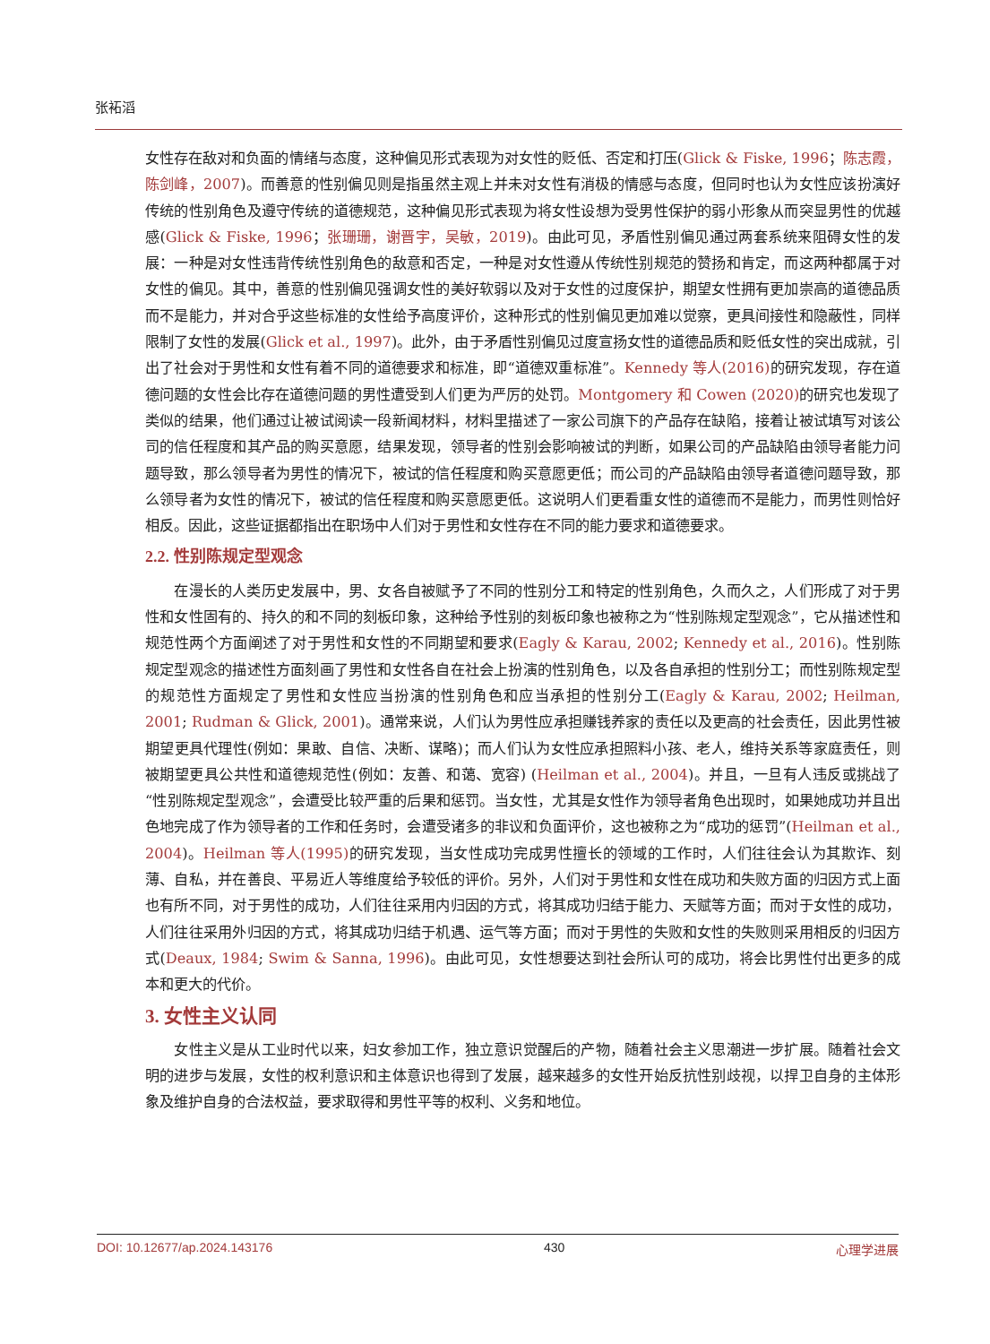张袥滔
女性存在敌对和负面的情绪与态度，这种偏见形式表现为对女性的贬低、否定和打压(Glick & Fiske, 1996；陈志霞，陈剑峰，2007)。而善意的性别偏见则是指虽然主观上并未对女性有消极的情感与态度，但同时也认为女性应该扮演好传统的性别角色及遵守传统的道德规范，这种偏见形式表现为将女性设想为受男性保护的弱小形象从而突显男性的优越感(Glick & Fiske, 1996；张珊珊，谢晋宇，吴敏，2019)。由此可见，矛盾性别偏见通过两套系统来阻碍女性的发展：一种是对女性违背传统性别角色的敌意和否定，一种是对女性遵从传统性别规范的赞扬和肯定，而这两种都属于对女性的偏见。其中，善意的性别偏见强调女性的美好软弱以及对于女性的过度保护，期望女性拥有更加崇高的道德品质而不是能力，并对合乎这些标准的女性给予高度评价，这种形式的性别偏见更加难以觉察，更具间接性和隐蔽性，同样限制了女性的发展(Glick et al., 1997)。此外，由于矛盾性别偏见过度宣扬女性的道德品质和贬低女性的突出成就，引出了社会对于男性和女性有着不同的道德要求和标准，即“道德双重标准”。Kennedy 等人(2016) 的研究发现，存在道德问题的女性会比存在道德问题的男性遭受到人们更为严厉的处罚。Montgomery 和 Cowen (2020) 的研究也发现了类似的结果，他们通过让被试阅读一段新闻材料，材料里描述了一家公司旗下的产品存在缺陷，接着让被试填写对该公司的信任程度和其产品的购买意愿，结果发现，领导者的性别会影响被试的判断，如果公司的产品缺陷由领导者能力问题导致，那么领导者为男性的情况下，被试的信任程度和购买意愿更低；而公司的产品缺陷由领导者道德问题导致，那么领导者为女性的情况下，被试的信任程度和购买意愿更低。这说明人们更看重女性的道德而不是能力，而男性则恰好相反。因此，这些证据都指出在职场中人们对于男性和女性存在不同的能力要求和道德要求。
2.2. 性别陈规定型观念
在漫长的人类历史发展中，男、女各自被赋予了不同的性别分工和特定的性别角色，久而久之，人们形成了对于男性和女性固有的、持久的和不同的刻板印象，这种给予性别的刻板印象也被称之为“性别陈规定型观念”，它从描述性和规范性两个方面阐述了对于男性和女性的不同期望和要求(Eagly & Karau, 2002; Kennedy et al., 2016)。性别陈规定型观念的描述性方面刻画了男性和女性各自在社会上扮演的性别角色，以及各自承担的性别分工；而性别陈规定型的规范性方面规定了男性和女性应当扮演的性别角色和应当承担的性别分工(Eagly & Karau, 2002; Heilman, 2001; Rudman & Glick, 2001)。通常来说，人们认为男性应承担赚钱养家的责任以及更高的社会责任，因此男性被期望更具代理性(例如：果敢、自信、决断、谋略)；而人们认为女性应承担照料小孩、老人，维持关系等家庭责任，则被期望更具公共性和道德规范性(例如：友善、和蔼、宽容) (Heilman et al., 2004)。并且，一旦有人违反或挑战了“性别陈规定型观念”，会遭受比较严重的后果和惩罚。当女性，尤其是女性作为领导者角色出现时，如果她成功并且出色地完成了作为领导者的工作和任务时，会遭受诸多的非议和负面评价，这也被称之为“成功的惩罚”(Heilman et al., 2004)。Heilman 等人(1995) 的研究发现，当女性成功完成男性擅长的领域的工作时，人们往往会认为其欺诈、刻薄、自私，并在善良、平易近人等维度给予较低的评价。另外，人们对于男性和女性在成功和失败方面的归因方式上面也有所不同，对于男性的成功，人们往往采用内归因的方式，将其成功归结于能力、天赋等方面；而对于女性的成功，人们往往采用外归因的方式，将其成功归结于机遇、运气等方面；而对于男性的失败和女性的失败则采用相反的归因方式(Deaux, 1984; Swim & Sanna, 1996)。由此可见，女性想要达到社会所认可的成功，将会比男性付出更多的成本和更大的代价。
3. 女性主义认同
女性主义是从工业时代以来，妇女参加工作，独立意识觉醒后的产物，随着社会主义思潮进一步扩展。随着社会文明的进步与发展，女性的权利意识和主体意识也得到了发展，越来越多的女性开始反抗性别歧视，以捍卫自身的主体形象及维护自身的合法权益，要求取得和男性平等的权利、义务和地位。
DOI: 10.12677/ap.2024.143176 430 心理学进展